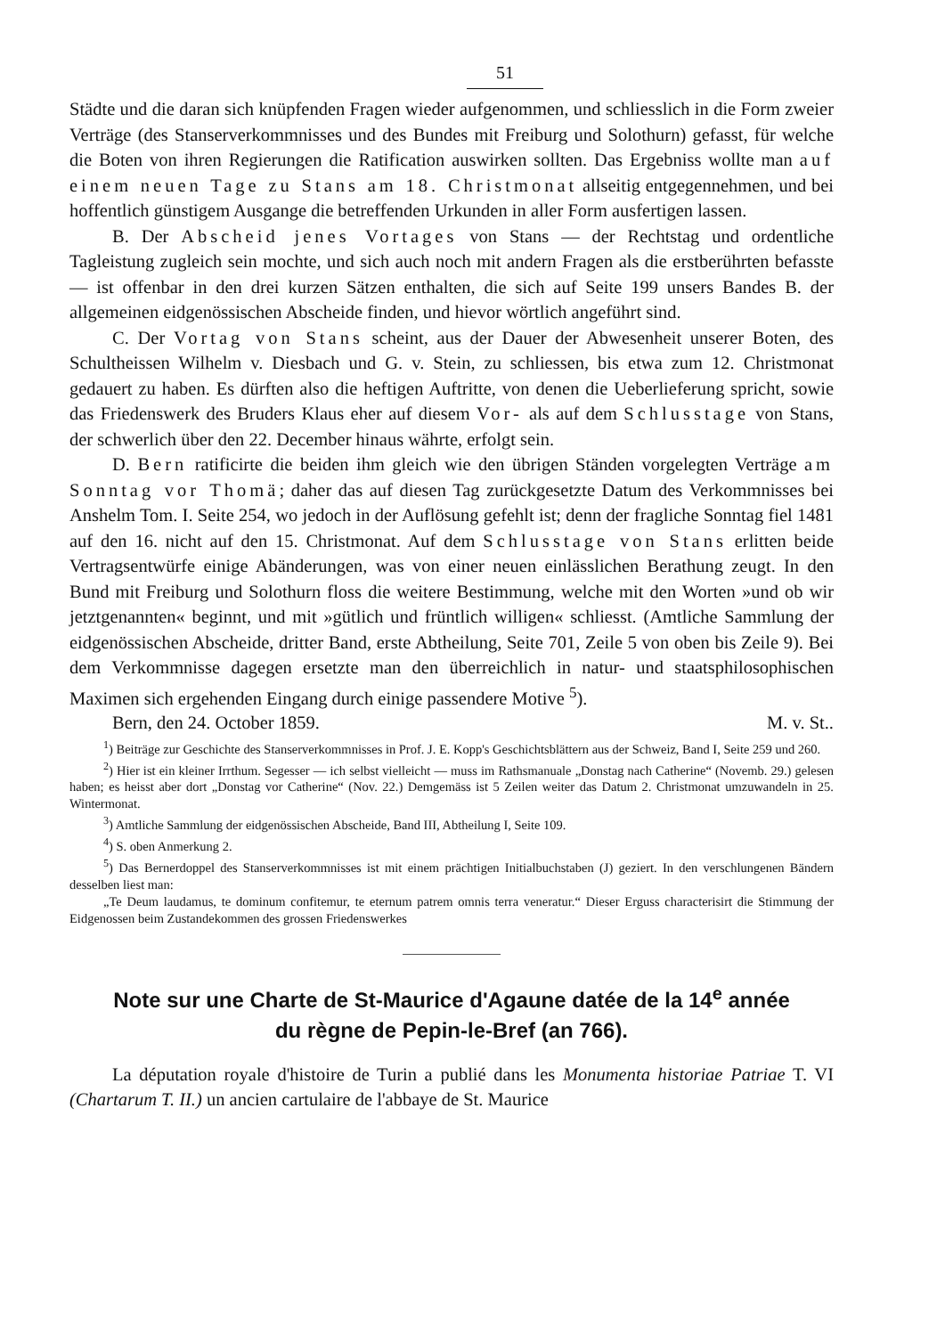51
Städte und die daran sich knüpfenden Fragen wieder aufgenommen, und schliesslich in die Form zweier Verträge (des Stanserverkommnisses und des Bundes mit Freiburg und Solothurn) gefasst, für welche die Boten von ihren Regierungen die Ratification auswirken sollten. Das Ergebniss wollte man auf einem neuen Tage zu Stans am 18. Christmonat allseitig entgegennehmen, und bei hoffentlich günstigem Ausgange die betreffenden Urkunden in aller Form ausfertigen lassen.
B. Der Abscheid jenes Vortages von Stans — der Rechtstag und ordentliche Tagleistung zugleich sein mochte, und sich auch noch mit andern Fragen als die erstberührten befasste — ist offenbar in den drei kurzen Sätzen enthalten, die sich auf Seite 199 unsers Bandes B. der allgemeinen eidgenössischen Abscheide finden, und hievor wörtlich angeführt sind.
C. Der Vortag von Stans scheint, aus der Dauer der Abwesenheit unserer Boten, des Schultheissen Wilhelm v. Diesbach und G. v. Stein, zu schliessen, bis etwa zum 12. Christmonat gedauert zu haben. Es dürften also die heftigen Auftritte, von denen die Ueberlieferung spricht, sowie das Friedenswerk des Bruders Klaus eher auf diesem Vor- als auf dem Schlusstage von Stans, der schwerlich über den 22. December hinaus währte, erfolgt sein.
D. Bern ratificirte die beiden ihm gleich wie den übrigen Ständen vorgelegten Verträge am Sonntag vor Thomä; daher das auf diesen Tag zurückgesetzte Datum des Verkommnisses bei Anshelm Tom. I. Seite 254, wo jedoch in der Auflösung gefehlt ist; denn der fragliche Sonntag fiel 1481 auf den 16. nicht auf den 15. Christmonat. Auf dem Schlusstage von Stans erlitten beide Vertragsentwürfe einige Abänderungen, was von einer neuen einlässlichen Berathung zeugt. In den Bund mit Freiburg und Solothurn floss die weitere Bestimmung, welche mit den Worten »und ob wir jetztgenannten« beginnt, und mit »gütlich und früntlich willigen« schliesst. (Amtliche Sammlung der eidgenössischen Abscheide, dritter Band, erste Abtheilung, Seite 701, Zeile 5 von oben bis Zeile 9). Bei dem Verkommnisse dagegen ersetzte man den überreichlich in natur- und staatsphilosophischen Maximen sich ergehenden Eingang durch einige passendere Motive <sup>5</sup>).
Bern, den 24. October 1859. M. v. St..
<sup>1</sup>) Beiträge zur Geschichte des Stanserverkommnisses in Prof. J. E. Kopp's Geschichtsblättern aus der Schweiz, Band I, Seite 259 und 260.
<sup>2</sup>) Hier ist ein kleiner Irrthum. Segesser — ich selbst vielleicht — muss im Rathsmanuale „Donstag nach Catherine“ (Novemb. 29.) gelesen haben; es heisst aber dort „Donstag vor Catherine“ (Nov. 22.) Demgemäss ist 5 Zeilen weiter das Datum 2. Christmonat umzuwandeln in 25. Wintermonat.
<sup>3</sup>) Amtliche Sammlung der eidgenössischen Abscheide, Band III, Abtheilung I, Seite 109.
<sup>4</sup>) S. oben Anmerkung 2.
<sup>5</sup>) Das Bernerdoppel des Stanserverkommnisses ist mit einem prächtigen Initialbuchstaben (J) geziert. In den verschlungenen Bändern desselben liest man:
„Te Deum laudamus, te dominum confitemur, te eternum patrem omnis terra veneratur.“ Dieser Erguss characterisirt die Stimmung der Eidgenossen beim Zustandekommen des grossen Friedenswerkes
Note sur une Charte de St-Maurice d'Agaune datée de la 14<sup>e</sup> année
du règne de Pepin-le-Bref (an 766).
La députation royale d'histoire de Turin a publié dans les Monumenta historiae Patriae T. VI (Chartarum T. II.) un ancien cartulaire de l'abbaye de St. Maurice